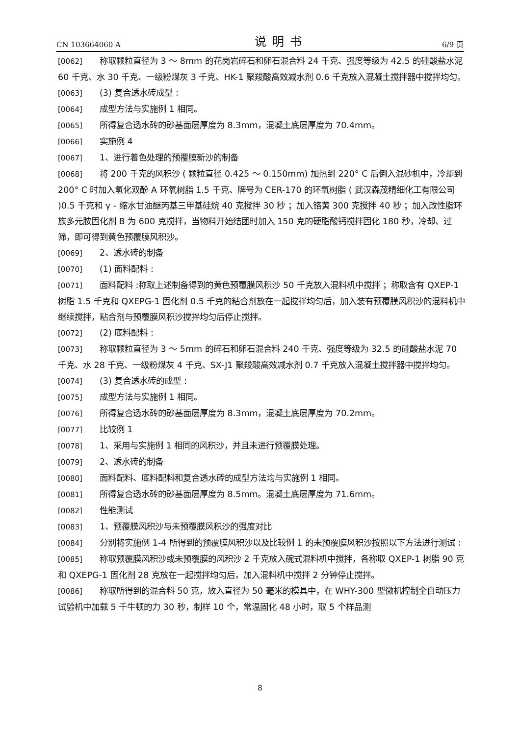CN 103664060 A 说明书 6/9 页
[0062] 称取颗粒直径为 3 ～ 8mm 的花岗岩碎石和卵石混合料 24 千克、强度等级为 42.5 的硅酸盐水泥 60 千克、水 30 千克、一级粉煤灰 3 千克、HK-1 聚羧酸高效减水剂 0.6 千克放入混凝土搅拌器中搅拌均匀。
[0063] (3) 复合透水砖成型 :
[0064] 成型方法与实施例 1 相同。
[0065] 所得复合透水砖的砂基面层厚度为 8.3mm，混凝土底层厚度为 70.4mm。
[0066] 实施例 4
[0067] 1、进行着色处理的预覆膜新沙的制备
[0068] 将 200 千克的风积沙 ( 颗粒直径 0.425 ～ 0.150mm) 加热到 220° C 后倒入混砂机中，冷却到 200° C 时加入氢化双酚 A 环氧树脂 1.5 千克、牌号为 CER-170 的环氧树脂 ( 武汉森茂精细化工有限公司 )0.5 千克和 γ - 缩水甘油醚丙基三甲基硅烷 40 克搅拌 30 秒 ；加入铬黄 300 克搅拌 40 秒 ；加入改性脂环族多元胺固化剂 B 为 600 克搅拌，当物料开始结团时加入 150 克的硬脂酸钙搅拌固化 180 秒，冷却、过筛，即可得到黄色预覆膜风积沙。
[0069] 2、透水砖的制备
[0070] (1) 面料配料 :
[0071] 面料配料 :称取上述制备得到的黄色预覆膜风积沙 50 千克放入混料机中搅拌 ；称取含有 QXEP-1 树脂 1.5 千克和 QXEPG-1 固化剂 0.5 千克的粘合剂放在一起搅拌均匀后，加入装有预覆膜风积沙的混料机中继续搅拌，粘合剂与预覆膜风积沙搅拌均匀后停止搅拌。
[0072] (2) 底料配料 :
[0073] 称取颗粒直径为 3 ～ 5mm 的碎石和卵石混合料 240 千克、强度等级为 32.5 的硅酸盐水泥 70 千克、水 28 千克、一级粉煤灰 4 千克、SX-J1 聚羧酸高效减水剂 0.7 千克放入混凝土搅拌器中搅拌均匀。
[0074] (3) 复合透水砖的成型 :
[0075] 成型方法与实施例 1 相同。
[0076] 所得复合透水砖的砂基面层厚度为 8.3mm，混凝土底层厚度为 70.2mm。
[0077] 比较例 1
[0078] 1、采用与实施例 1 相同的风积沙，并且未进行预覆膜处理。
[0079] 2、透水砖的制备
[0080] 面料配料、底料配料和复合透水砖的成型方法均与实施例 1 相同。
[0081] 所得复合透水砖的砂基面层厚度为 8.5mm。混凝土底层厚度为 71.6mm。
[0082] 性能测试
[0083] 1、预覆膜风积沙与未预覆膜风积沙的强度对比
[0084] 分别将实施例 1-4 所得到的预覆膜风积沙以及比较例 1 的未预覆膜风积沙按照以下方法进行测试 :
[0085] 称取预覆膜风积沙或未预覆膜的风积沙 2 千克放入碗式混料机中搅拌，各称取 QXEP-1 树脂 90 克和 QXEPG-1 固化剂 28 克放在一起搅拌均匀后，加入混料机中搅拌 2 分钟停止搅拌。
[0086] 称取所得到的混合料 50 克，放入直径为 50 毫米的模具中，在 WHY-300 型微机控制全自动压力试验机中加载 5 千牛顿的力 30 秒，制样 10 个，常温固化 48 小时，取 5 个样品测
8